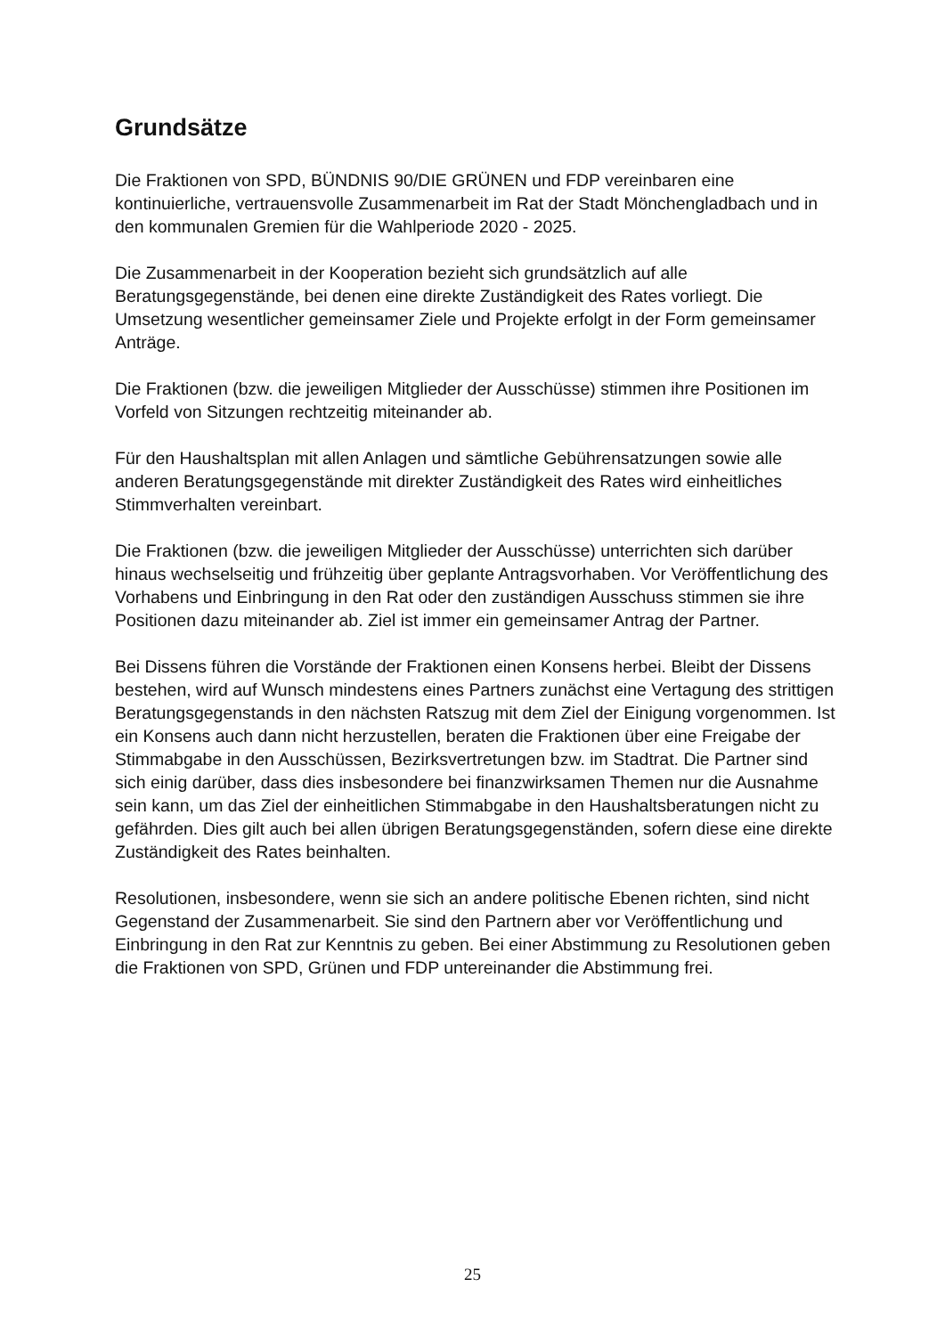Grundsätze
Die Fraktionen von SPD, BÜNDNIS 90/DIE GRÜNEN und FDP vereinbaren eine kontinuierliche, vertrauensvolle Zusammenarbeit im Rat der Stadt Mönchengladbach und in den kommunalen Gremien für die Wahlperiode 2020 - 2025.
Die Zusammenarbeit in der Kooperation bezieht sich grundsätzlich auf alle Beratungsgegenstände, bei denen eine direkte Zuständigkeit des Rates vorliegt. Die Umsetzung wesentlicher gemeinsamer Ziele und Projekte erfolgt in der Form gemeinsamer Anträge.
Die Fraktionen (bzw. die jeweiligen Mitglieder der Ausschüsse) stimmen ihre Positionen im Vorfeld von Sitzungen rechtzeitig miteinander ab.
Für den Haushaltsplan mit allen Anlagen und sämtliche Gebührensatzungen sowie alle anderen Beratungsgegenstände mit direkter Zuständigkeit des Rates wird einheitliches Stimmverhalten vereinbart.
Die Fraktionen (bzw. die jeweiligen Mitglieder der Ausschüsse) unterrichten sich darüber hinaus wechselseitig und frühzeitig über geplante Antragsvorhaben. Vor Veröffentlichung des Vorhabens und Einbringung in den Rat oder den zuständigen Ausschuss stimmen sie ihre Positionen dazu miteinander ab. Ziel ist immer ein gemeinsamer Antrag der Partner.
Bei Dissens führen die Vorstände der Fraktionen einen Konsens herbei. Bleibt der Dissens bestehen, wird auf Wunsch mindestens eines Partners zunächst eine Vertagung des strittigen Beratungsgegenstands in den nächsten Ratszug mit dem Ziel der Einigung vorgenommen. Ist ein Konsens auch dann nicht herzustellen, beraten die Fraktionen über eine Freigabe der Stimmabgabe in den Ausschüssen, Bezirksvertretungen bzw. im Stadtrat. Die Partner sind sich einig darüber, dass dies insbesondere bei finanzwirksamen Themen nur die Ausnahme sein kann, um das Ziel der einheitlichen Stimmabgabe in den Haushaltsberatungen nicht zu gefährden. Dies gilt auch bei allen übrigen Beratungsgegenständen, sofern diese eine direkte Zuständigkeit des Rates beinhalten.
Resolutionen, insbesondere, wenn sie sich an andere politische Ebenen richten, sind nicht Gegenstand der Zusammenarbeit. Sie sind den Partnern aber vor Veröffentlichung und Einbringung in den Rat zur Kenntnis zu geben. Bei einer Abstimmung zu Resolutionen geben die Fraktionen von SPD, Grünen und FDP untereinander die Abstimmung frei.
25